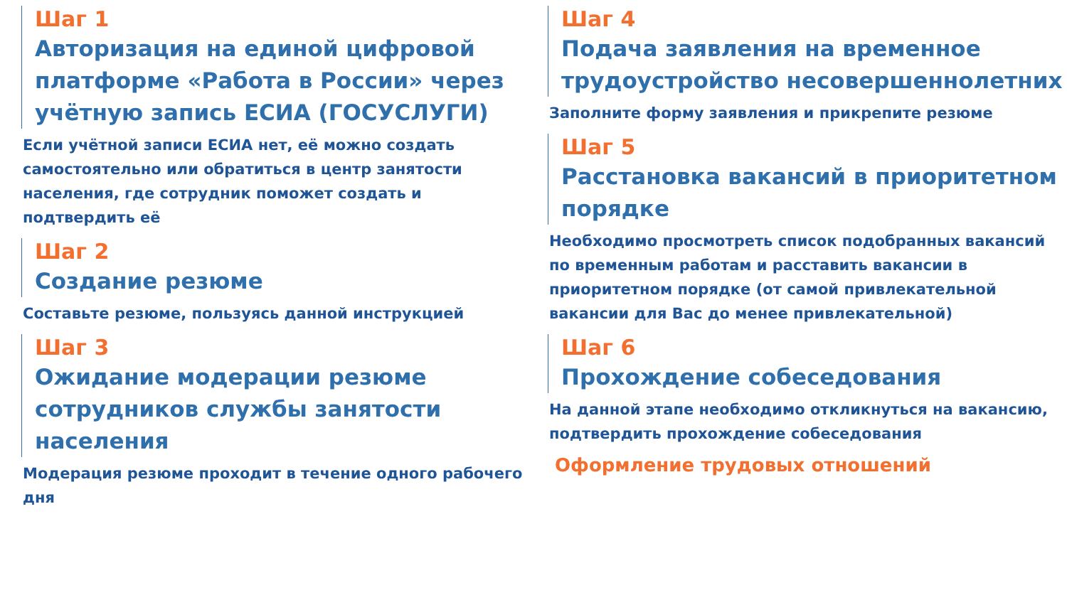Шаг 1
Авторизация на единой цифровой платформе «Работа в России» через учётную запись ЕСИА (ГОСУСЛУГИ)
Если учётной записи ЕСИА нет, её можно создать самостоятельно или обратиться в центр занятости населения, где сотрудник поможет создать и подтвердить её
Шаг 2
Создание резюме
Составьте резюме, пользуясь данной инструкцией
Шаг 3
Ожидание модерации резюме сотрудников службы занятости населения
Модерация резюме проходит в течение одного рабочего дня
Шаг 4
Подача заявления на временное трудоустройство несовершеннолетних
Заполните форму заявления и прикрепите резюме
Шаг 5
Расстановка вакансий в приоритетном порядке
Необходимо просмотреть список подобранных вакансий по временным работам и расставить вакансии в приоритетном порядке (от самой привлекательной вакансии для Вас до менее привлекательной)
Шаг 6
Прохождение собеседования
На данной этапе необходимо откликнуться на вакансию, подтвердить прохождение собеседования
Оформление трудовых отношений